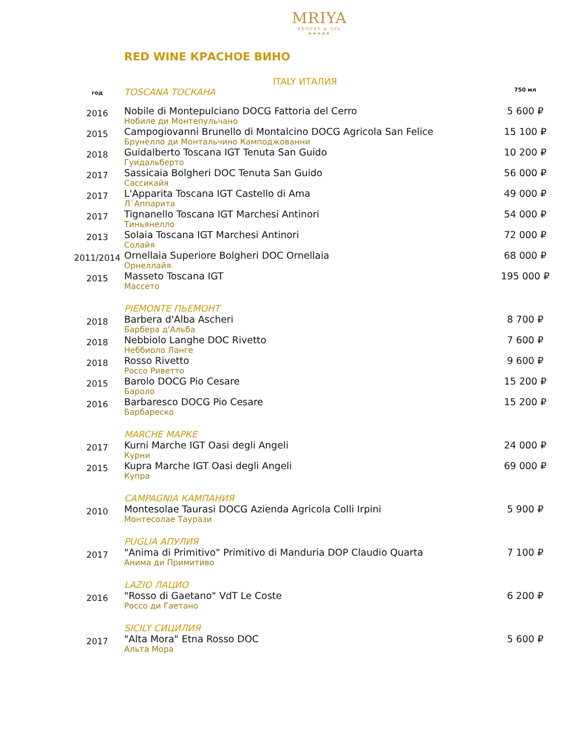MRIYA
RESORT & SPA
★★★★★
RED WINE КРАСНОЕ ВИНО
ITALY ИТАЛИЯ
| год | TOSCANA ТОСКАНА | 750 мл |
| 2016 | Nobile di Montepulciano DOCG Fattoria del Cerro Нобиле ди Монтепульчано | 5 600 ₽ |
| 2015 | Campogiovanni Brunello di Montalcino DOCG Agricola San Felice Брунелло ди Монтальчино Камподжованни | 15 100 ₽ |
| 2018 | Guidalberto Toscana IGT Tenuta San Guido Гуидальберто | 10 200 ₽ |
| 2017 | Sassicaia Bolgheri DOC Tenuta San Guido Сассикайя | 56 000 ₽ |
| 2017 | L'Apparita Toscana IGT Castello di Ama Л`Аппарита | 49 000 ₽ |
| 2017 | Tignanello Toscana IGT Marchesi Antinori Тиньянелло | 54 000 ₽ |
| 2013 | Solaia Toscana IGT Marchesi Antinori Солайя | 72 000 ₽ |
| 2011/2014 | Ornellaia Superiore Bolgheri DOC Ornellaia Орнеллайя | 68 000 ₽ |
| 2015 | Masseto Toscana IGT Массето | 195 000 ₽ |
| | PIEMONTE ПЬЕМОНТ | |
| 2018 | Barbera d'Alba Ascheri Барбера д'Альба | 8 700 ₽ |
| 2018 | Nebbiolo Langhe DOC Rivetto Неббиоло Ланге | 7 600 ₽ |
| 2018 | Rosso Rivetto Россо Риветто | 9 600 ₽ |
| 2015 | Barolo DOCG Pio Cesare Бароло | 15 200 ₽ |
| 2016 | Barbaresco DOCG Pio Cesare Барбареско | 15 200 ₽ |
| | MARCHE МАРКЕ | |
| 2017 | Kurni Marche IGT Oasi degli Angeli Курни | 24 000 ₽ |
| 2015 | Kupra Marche IGT Oasi degli Angeli Купра | 69 000 ₽ |
| | CAMPAGNIA КАМПАНИЯ | |
| 2010 | Montesolae Taurasi DOCG Azienda Agricola Colli Irpini Монтесолае Таурази | 5 900 ₽ |
| | PUGLIA АПУЛИЯ | |
| 2017 | "Anima di Primitivo" Primitivo di Manduria DOP Claudio Quarta Анима ди Примитиво | 7 100 ₽ |
| | LAZIO ЛАЦИО | |
| 2016 | "Rosso di Gaetano" VdT Le Coste Россо ди Гаетано | 6 200 ₽ |
| | SICILY СИЦИЛИЯ | |
| 2017 | "Alta Mora" Etna Rosso DOC Альта Мора | 5 600 ₽ |